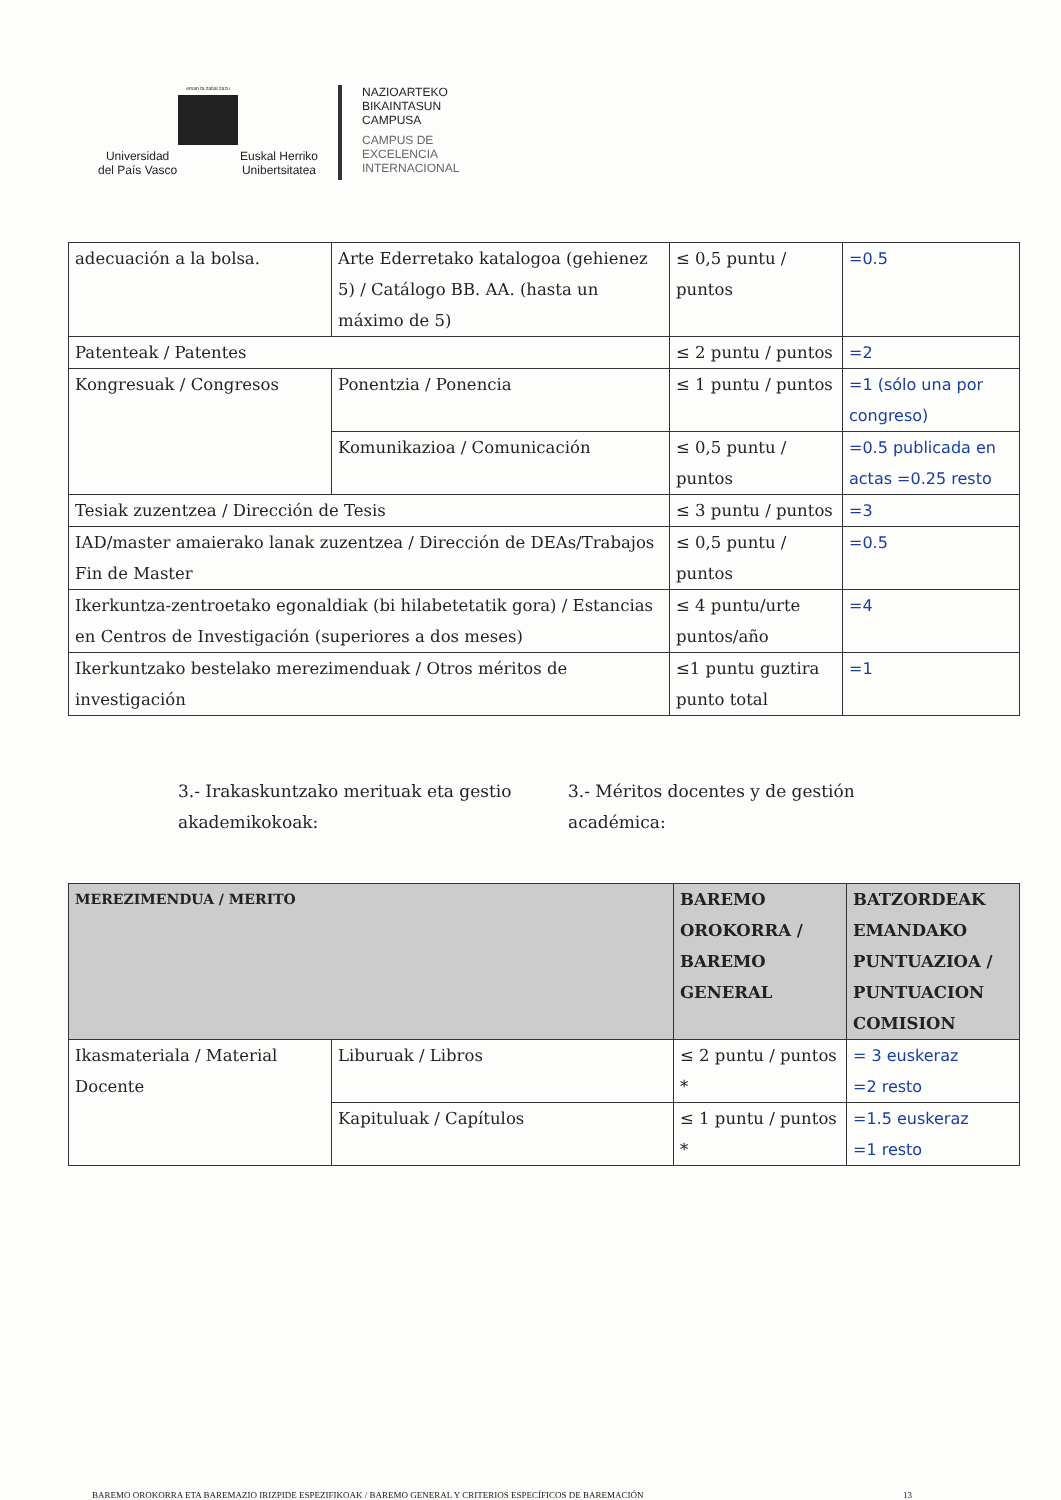eman ta zabal zazu
Universidad
del País Vasco Euskal Herriko
Unibertsitatea
NAZIOARTEKO
BIKAINTASUN
CAMPUSA
CAMPUS DE
EXCELENCIA
INTERNACIONAL
| adecuación a la bolsa. | Arte Ederretako katalogoa (gehienez 5) / Catálogo BB. AA. (hasta un máximo de 5) | ≤ 0,5 puntu / puntos | =0.5 |
| Patenteak / Patentes | | ≤ 2 puntu / puntos | =2 |
| Kongresuak / Congresos | Ponentzia / Ponencia | ≤ 1 puntu / puntos | =1 (sólo una por congreso) |
| | Komunikazioa / Comunicación | ≤ 0,5 puntu / puntos | =0.5 publicada en actas =0.25 resto |
| Tesiak zuzentzea / Dirección de Tesis | | ≤ 3 puntu / puntos | =3 |
| IAD/master amaierako lanak zuzentzea / Dirección de DEAs/Trabajos Fin de Master | | ≤ 0,5 puntu / puntos | =0.5 |
| Ikerkuntza-zentroetako egonaldiak (bi hilabetetatik gora) / Estancias en Centros de Investigación (superiores a dos meses) | | ≤ 4 puntu/urte puntos/año | =4 |
| Ikerkuntzako bestelako merezimenduak / Otros méritos de investigación | | ≤1 puntu guztira punto total | =1 |
3.- Irakaskuntzako merituak eta gestio akademikokoak:
3.- Méritos docentes y de gestión académica:
| MEREZIMENDUA / MERITO | | BAREMO OROKORRA / BAREMO GENERAL | BATZORDEAK EMANDAKO PUNTUAZIOA / PUNTUACION COMISION |
| --- | --- | --- | --- |
| Ikasmateriala / Material Docente | Liburuak / Libros | ≤ 2 puntu / puntos * | = 3 euskeraz =2 resto |
| | Kapituluak / Capítulos | ≤ 1 puntu / puntos * | =1.5 euskeraz =1 resto |
BAREMO OROKORRA ETA BAREMAZIO IRIZPIDE ESPEZIFIKOAK / BAREMO GENERAL Y CRITERIOS ESPECÍFICOS DE BAREMACIÓN 13